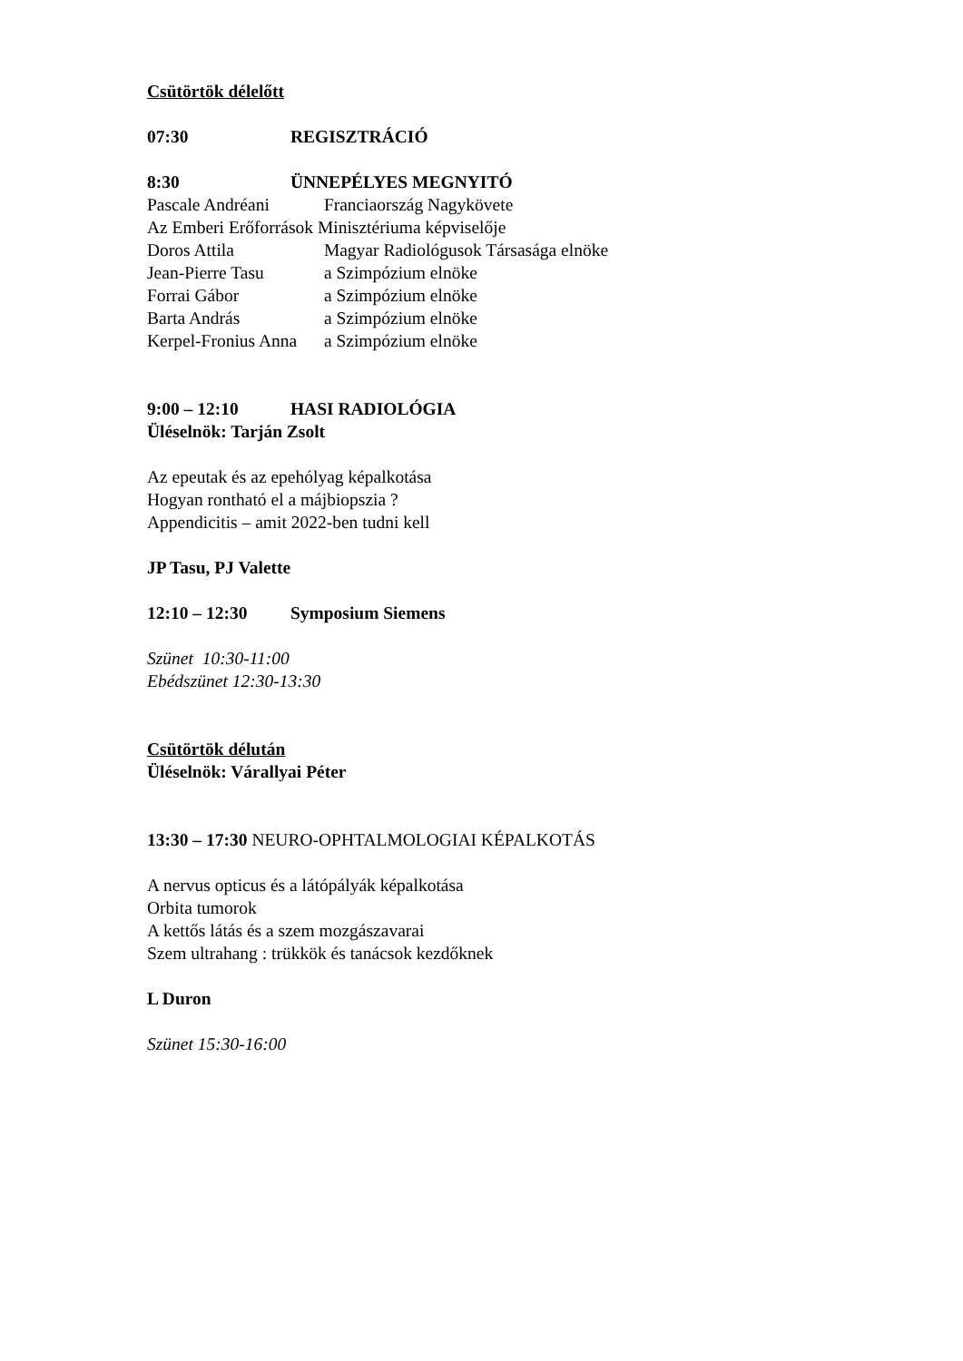Csütörtök délelőtt
07:30 REGISZTRÁCIÓ
8:30 ÜNNEPÉLYES MEGNYITÓ
Pascale Andréani Franciaország Nagykövete
Az Emberi Erőforrások Minisztériuma képviselője
Doros Attila Magyar Radiológusok Társasága elnöke
Jean-Pierre Tasu a Szimpózium elnöke
Forrai Gábor a Szimpózium elnöke
Barta András a Szimpózium elnöke
Kerpel-Fronius Anna a Szimpózium elnöke
9:00 – 12:10 HASI RADIOLÓGIA
Üléselnök: Tarján Zsolt
Az epeutak és az epehólyag képalkotása
Hogyan rontható el a májbiopszia ?
Appendicitis – amit 2022-ben tudni kell
JP Tasu, PJ Valette
12:10 – 12:30 Symposium Siemens
Szünet 10:30-11:00
Ebédszünet 12:30-13:30
Csütörtök délután
Üléselnök: Várallyai Péter
13:30 – 17:30 NEURO-OPHTALMOLOGIAI KÉPALKOTÁS
A nervus opticus és a látópályák képalkotása
Orbita tumorok
A kettős látás és a szem mozgászavarai
Szem ultrahang : trükkök és tanácsok kezdőknek
L Duron
Szünet 15:30-16:00